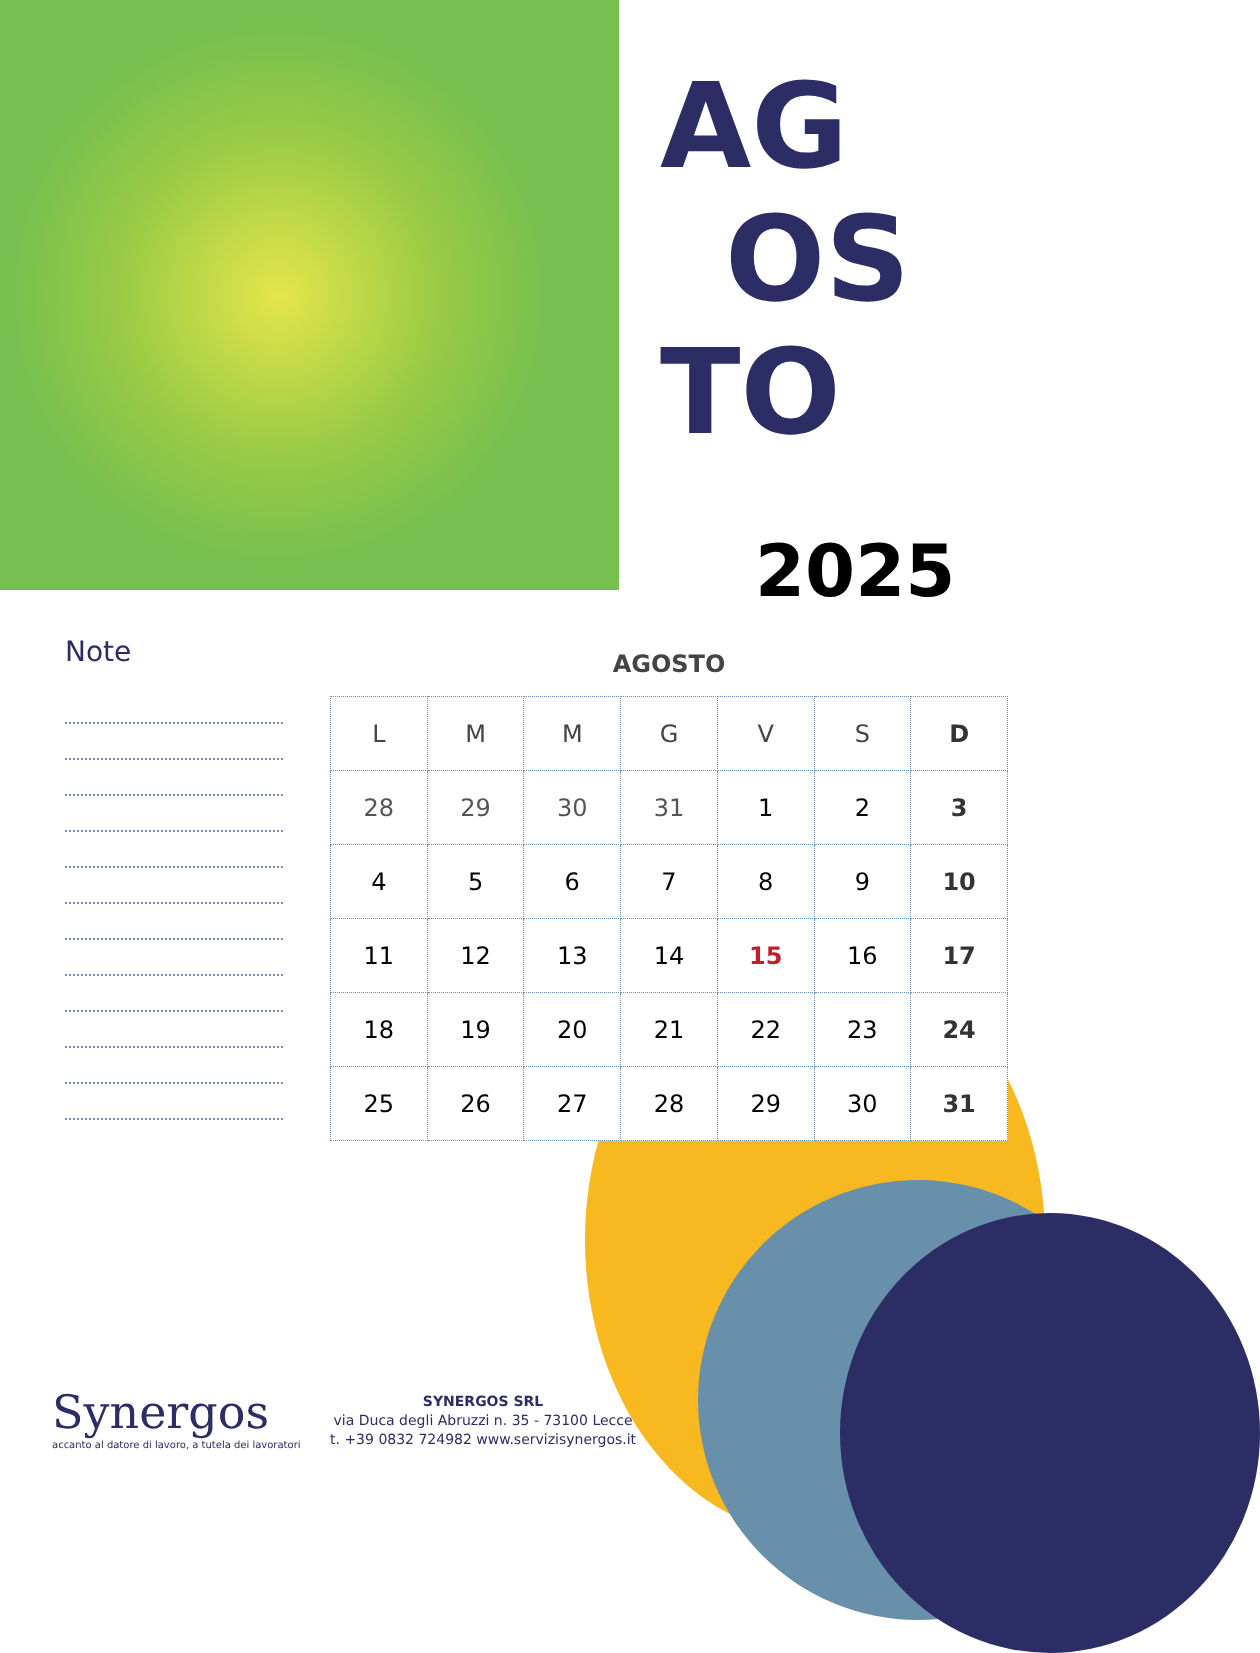AG
OS
TO
2025
Note
AGOSTO
| L | M | M | G | V | S | D |
| --- | --- | --- | --- | --- | --- | --- |
| 28 | 29 | 30 | 31 | 1 | 2 | 3 |
| 4 | 5 | 6 | 7 | 8 | 9 | 10 |
| 11 | 12 | 13 | 14 | 15 | 16 | 17 |
| 18 | 19 | 20 | 21 | 22 | 23 | 24 |
| 25 | 26 | 27 | 28 | 29 | 30 | 31 |
Synergos
accanto al datore di lavoro, a tutela dei lavoratori
SYNERGOS SRL
via Duca degli Abruzzi n. 35 - 73100 Lecce
t. +39 0832 724982 www.servizisynergos.it